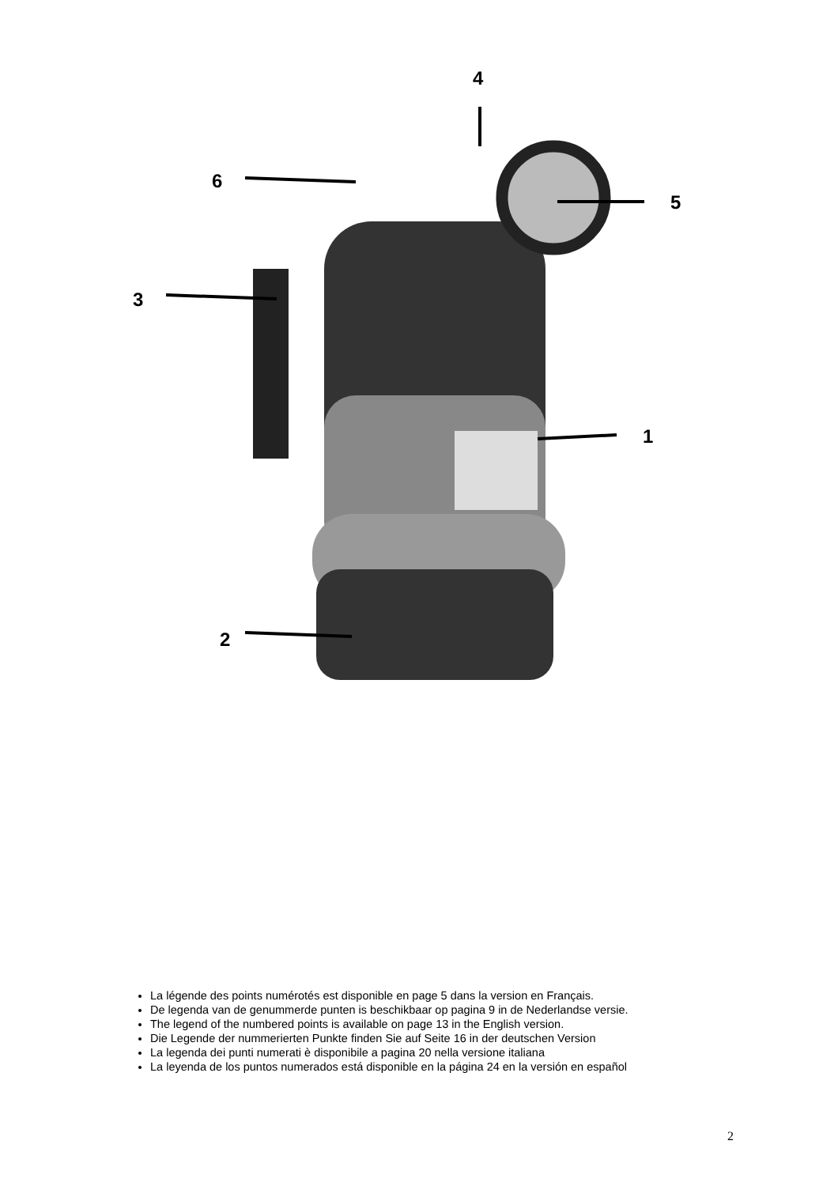4
6
5
3
1
2
La légende des points numérotés est disponible en page 5 dans la version en Français.
De legenda van de genummerde punten is beschikbaar op pagina 9 in de Nederlandse versie.
The legend of the numbered points is available on page 13 in the English version.
Die Legende der nummerierten Punkte finden Sie auf Seite 16 in der deutschen Version
La legenda dei punti numerati è disponibile a pagina 20 nella versione italiana
La leyenda de los puntos numerados está disponible en la página 24 en la versión en español
2